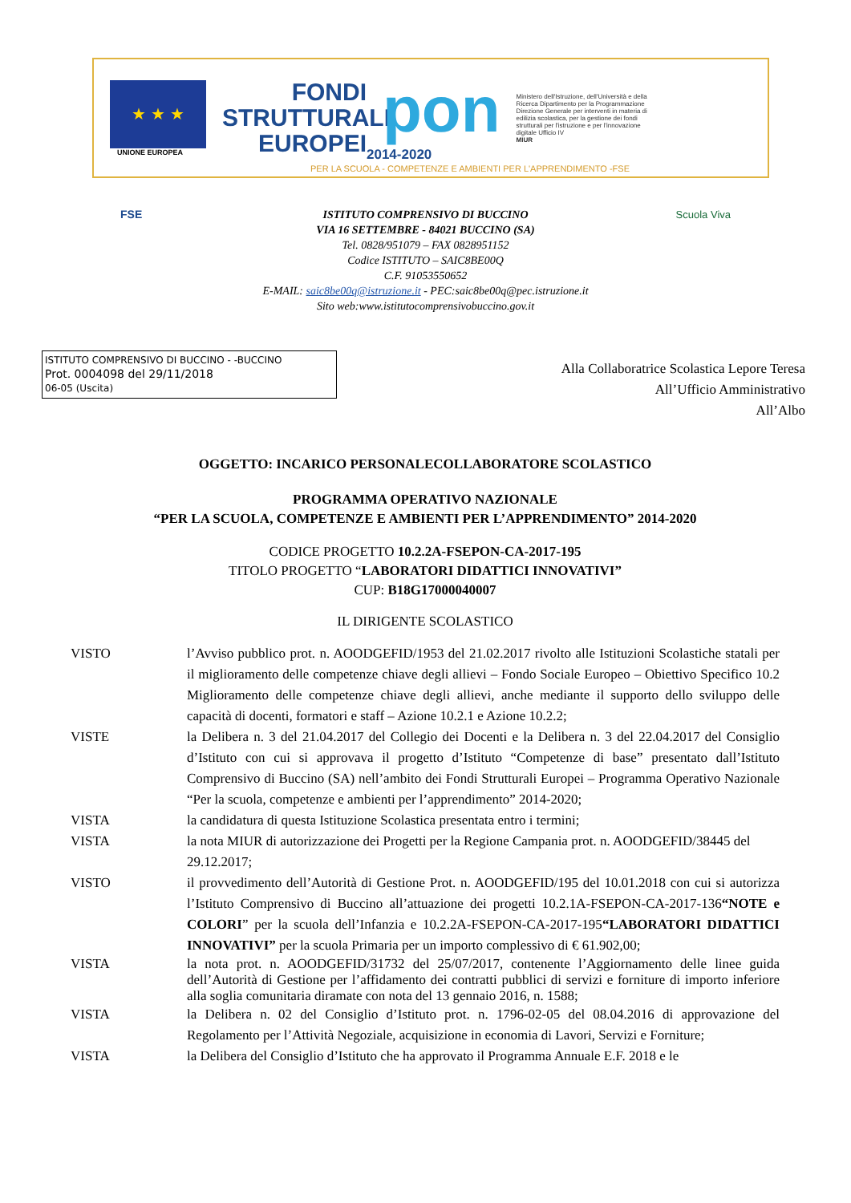★ ★ ★
UNIONE EUROPEA
FONDI
STRUTTURALI
EUROPEI
pon
2014-2020
Ministero dell'Istruzione, dell'Università e della Ricerca Dipartimento per la Programmazione Direzione Generale per interventi in materia di edilizia scolastica, per la gestione dei fondi strutturali per l'istruzione e per l'innovazione digitale Ufficio IV
MIUR
PER LA SCUOLA - COMPETENZE E AMBIENTI PER L'APPRENDIMENTO -FSE
FSE
Scuola Viva
ISTITUTO COMPRENSIVO DI BUCCINO
VIA 16 SETTEMBRE - 84021 BUCCINO (SA)
Tel. 0828/951079 – FAX 0828951152
Codice ISTITUTO – SAIC8BE00Q
C.F. 91053550652
E-MAIL: saic8be00q@istruzione.it - PEC:saic8be00q@pec.istruzione.it
Sito web:www.istitutocomprensivobuccino.gov.it
ISTITUTO COMPRENSIVO DI BUCCINO - -BUCCINO
Prot. 0004098 del 29/11/2018
06-05 (Uscita)
Alla Collaboratrice Scolastica Lepore Teresa
All’Ufficio Amministrativo
All’Albo
OGGETTO: INCARICO PERSONALECOLLABORATORE SCOLASTICO
PROGRAMMA OPERATIVO NAZIONALE
“PER LA SCUOLA, COMPETENZE E AMBIENTI PER L’APPRENDIMENTO” 2014-2020
CODICE PROGETTO 10.2.2A-FSEPON-CA-2017-195
TITOLO PROGETTO “LABORATORI DIDATTICI INNOVATIVI”
CUP: B18G17000040007
IL DIRIGENTE SCOLASTICO
VISTO l’Avviso pubblico prot. n. AOODGEFID/1953 del 21.02.2017 rivolto alle Istituzioni Scolastiche statali per il miglioramento delle competenze chiave degli allievi – Fondo Sociale Europeo – Obiettivo Specifico 10.2 Miglioramento delle competenze chiave degli allievi, anche mediante il supporto dello sviluppo delle capacità di docenti, formatori e staff – Azione 10.2.1 e Azione 10.2.2;
VISTE la Delibera n. 3 del 21.04.2017 del Collegio dei Docenti e la Delibera n. 3 del 22.04.2017 del Consiglio d’Istituto con cui si approvava il progetto d’Istituto “Competenze di base” presentato dall’Istituto Comprensivo di Buccino (SA) nell’ambito dei Fondi Strutturali Europei – Programma Operativo Nazionale “Per la scuola, competenze e ambienti per l’apprendimento” 2014-2020;
VISTA la candidatura di questa Istituzione Scolastica presentata entro i termini;
VISTA la nota MIUR di autorizzazione dei Progetti per la Regione Campania prot. n. AOODGEFID/38445 del 29.12.2017;
VISTO il provvedimento dell’Autorità di Gestione Prot. n. AOODGEFID/195 del 10.01.2018 con cui si autorizza l’Istituto Comprensivo di Buccino all’attuazione dei progetti 10.2.1A-FSEPON-CA-2017-136“NOTE e COLORI” per la scuola dell’Infanzia e 10.2.2A-FSEPON-CA-2017-195“LABORATORI DIDATTICI INNOVATIVI” per la scuola Primaria per un importo complessivo di € 61.902,00;
VISTA la nota prot. n. AOODGEFID/31732 del 25/07/2017, contenente l’Aggiornamento delle linee guida dell’Autorità di Gestione per l’affidamento dei contratti pubblici di servizi e forniture di importo inferiore alla soglia comunitaria diramate con nota del 13 gennaio 2016, n. 1588;
VISTA la Delibera n. 02 del Consiglio d’Istituto prot. n. 1796-02-05 del 08.04.2016 di approvazione del Regolamento per l’Attività Negoziale, acquisizione in economia di Lavori, Servizi e Forniture;
VISTA la Delibera del Consiglio d’Istituto che ha approvato il Programma Annuale E.F. 2018 e le